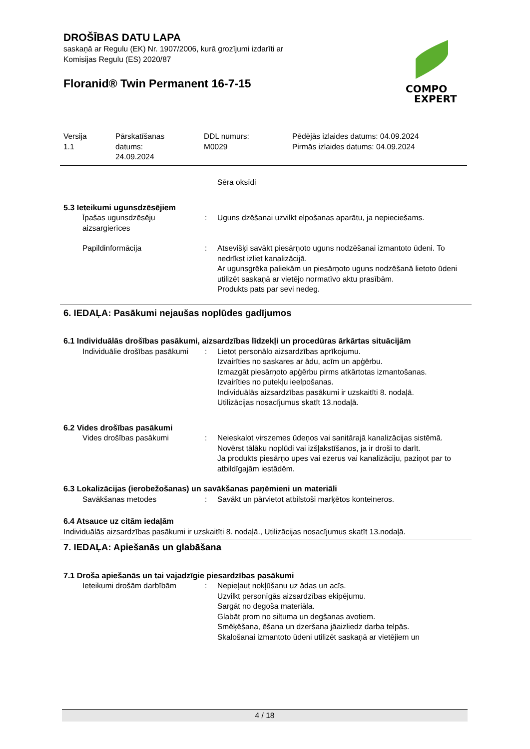DROŠĪBAS DATU LAPA
saskaņā ar Regulu (EK) Nr. 1907/2006, kurā grozījumi izdarīti ar
Komisijas Regulu (ES) 2020/87
Floranid® Twin Permanent 16-7-15
COMPO
EXPERT
Versija
1.1
Pārskatīšanas
datums:
24.09.2024
DDL numurs:
M0029
Pēdējās izlaides datums: 04.09.2024
Pirmās izlaides datums: 04.09.2024
Sēra oksīdi
5.3 Ieteikumi ugunsdzēsējiem
Īpašas ugunsdzēsēju aizsargierīces
: Uguns dzēšanai uzvilkt elpošanas aparātu, ja nepieciešams.
Papildinformācija : Atsevišķi savākt piesārņoto uguns nodzēšanai izmantoto ūdeni. To nedrīkst izliet kanalizācijā.
Ar ugunsgrēka paliekām un piesārņoto uguns nodzēšanā lietoto ūdeni utilizēt saskaņā ar vietējo normatīvo aktu prasībām.
Produkts pats par sevi nedeg.
6. IEDAĻA: Pasākumi nejaušas noplūdes gadījumos
6.1 Individuālās drošības pasākumi, aizsardzības līdzekļi un procedūras ārkārtas situācijām
Individuālie drošības pasākumi
: Lietot personālo aizsardzības aprīkojumu.
Izvairīties no saskares ar ādu, acīm un apģērbu.
Izmazgāt piesārņoto apģērbu pirms atkārtotas izmantošanas.
Izvairīties no putekļu ieelpošanas.
Individuālās aizsardzības pasākumi ir uzskaitīti 8. nodaļā.
Utilizācijas nosacījumus skatīt 13.nodaļā.
6.2 Vides drošības pasākumi
Vides drošības pasākumi : Neieskalot virszemes ūdeņos vai sanitārajā kanalizācijas sistēmā.
Novērst tālāku noplūdi vai izšļakstīšanos, ja ir droši to darīt.
Ja produkts piesārņo upes vai ezerus vai kanalizāciju, paziņot par to atbildīgajām iestādēm.
6.3 Lokalizācijas (ierobežošanas) un savākšanas paņēmieni un materiāli
Savākšanas metodes : Savākt un pārvietot atbilstoši marķētos konteineros.
6.4 Atsauce uz citām iedaļām
Individuālās aizsardzības pasākumi ir uzskaitīti 8. nodaļā., Utilizācijas nosacījumus skatīt 13.nodaļā.
7. IEDAĻA: Apiešanās un glabāšana
7.1 Droša apiešanās un tai vajadzīgie piesardzības pasākumi
Ieteikumi drošām darbībām : Nepieļaut nokļūšanu uz ādas un acīs.
Uzvilkt personīgās aizsardzības ekipējumu.
Sargāt no degoša materiāla.
Glabāt prom no siltuma un degšanas avotiem.
Smēķēšana, ēšana un dzeršana jāaizliedz darba telpās.
Skalošanai izmantoto ūdeni utilizēt saskaņā ar vietējiem un
4 / 18